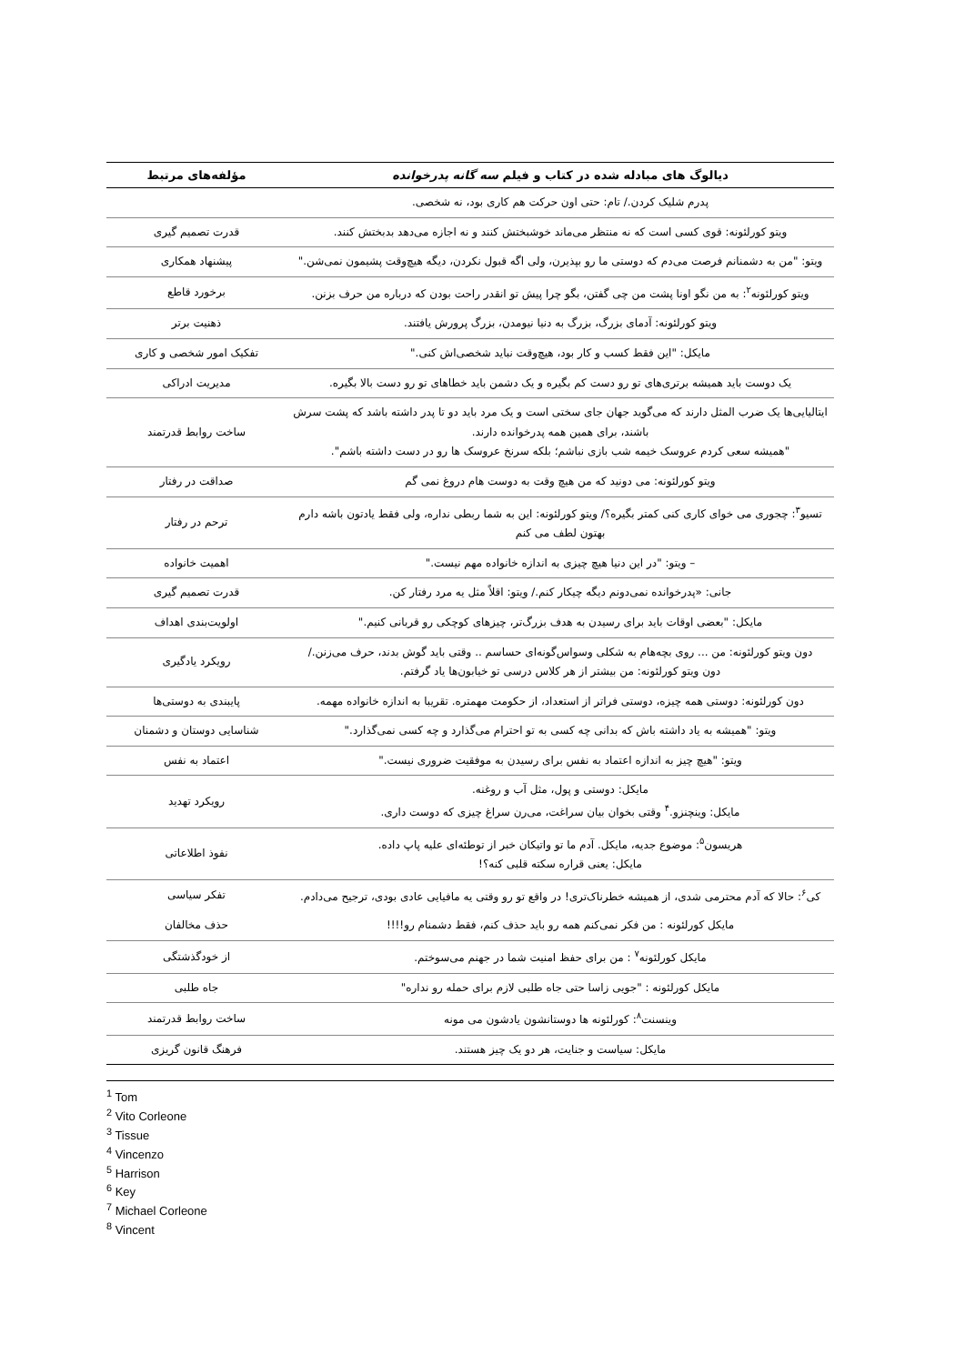| دیالوگ های مبادله شده در کتاب و فیلم سه گانه پدرخوانده | مؤلفه‌های مرتبط |
| --- | --- |
| پدرم شلیک کردن./ تام: حتی اون حرکت هم کاری بود، نه شخصی. | |
| ویتو کورلئونه: قوی کسی است که نه منتظر می‌ماند خوشبختش کنند و نه اجازه می‌دهد بدبختش کنند. | قدرت تصمیم گیری |
| ویتو: "من به دشمنانم فرصت می‌دم که دوستی ما رو بپذیرن، ولی اگه قبول نکردن، دیگه هیچ‌وقت پشیمون نمی‌شن." | پیشنهاد همکاری |
| ویتو کورلئونه<sup>۲</sup>: به من نگو اونا پشت من چی گفتن، بگو چرا پیش تو انقدر راحت بودن که درباره من حرف بزنن. | برخورد قاطع |
| ویتو کورلئونه: آدمای بزرگ، بزرگ به دنیا نیومدن، بزرگ پرورش یافتند. | ذهنیت برتر |
| مایکل: "این فقط کسب و کار بود، هیچ‌وقت نباید شخصی‌اش کنی." | تفکیک امور شخصی و کاری |
| یک دوست باید همیشه برتری‌های تو رو دست کم بگیره و یک دشمن باید خطاهای تو رو دست بالا بگیره. | مدیریت ادراکی |
| ایتالیایی‌ها یک ضرب المثل دارند که می‌گوید جهان جای سختی است و یک مرد باید دو تا پدر داشته باشد که پشت سرش باشند، برای همین همه پدرخوانده دارند. "همیشه سعی کردم عروسک خیمه شب بازی نباشم؛ بلکه سرنخ عروسک ها رو در دست داشته باشم". | ساخت روابط قدرتمند |
| ویتو کورلئونه: می دونید که من هیچ وقت به دوست هام دروغ نمی گم | صداقت در رفتار |
| تسیو<sup>۳</sup>: چجوری می خوای کاری کنی کمتر بگیره؟/ ویتو کورلئونه: این به شما ربطی نداره، ولی فقط یادتون باشه دارم بهتون لطف می کنم | ترحم در رفتار |
| – ویتو: "در این دنیا هیچ چیزی به اندازه خانواده مهم نیست." | اهمیت خانواده |
| جانی: «پدرخوانده نمی‌دونم دیگه چیکار کنم./ ویتو: اقلاً مثل یه مرد رفتار کن. | قدرت تصمیم گیری |
| مایکل: "بعضی اوقات باید برای رسیدن به هدف بزرگ‌تر، چیزهای کوچکی رو قربانی کنیم." | اولویت‌بندی اهداف |
| دون ویتو کورلئونه: من ... روی بچه‌هام به شکلی وسواس‌گونه‌ای حساسم .. وقتی باید گوش بدند، حرف می‌زنن./ دون ویتو کورلئونه: من بیشتر از هر کلاس درسی تو خیابون‌ها یاد گرفتم. | رویکرد یادگیری |
| دون کورلئونه: دوستی همه چیزه، دوستی فراتر از استعداد، از حکومت مهمتره. تقریبا به اندازه خانواده مهمه. | پایبندی به دوستی‌ها |
| ویتو: "همیشه به یاد داشته باش که بدانی چه کسی به تو احترام می‌گذارد و چه کسی نمی‌گذارد." | شناسایی دوستان و دشمنان |
| ویتو: "هیچ چیز به اندازه اعتماد به نفس برای رسیدن به موفقیت ضروری نیست." | اعتماد به نفس |
| مایکل: دوستی و پول، مثل آب و روغنه. مایکل: وینچنزو.<sup>۴</sup> وقتی بخوان بیان سراغت، می‌رن سراغ چیزی که دوست داری. | رویکرد تهدید |
| هریسون<sup>۵</sup>: موضوع جدیه، مایکل. آدم ما تو واتیکان خبر از توطئه‌ای علیه پاپ داده. مایکل: یعنی قراره سکته قلبی کنه؟! | نفوذ اطلاعاتی |
| کی<sup>۶</sup>: حالا که آدم محترمی شدی، از همیشه خطرناک‌تری! در واقع تو رو وقتی یه مافیایی عادی بودی، ترجیح می‌دادم. | تفکر سیاسی |
| مایکل کورلئونه : من فکر نمی‌کنم همه رو باید حذف کنم، فقط دشمنام رو!!!! | حذف مخالفان |
| مایکل کورلئونه<sup>۷</sup> : من برای حفظ امنیت شما در جهنم می‌سوختم. | از خودگذشتگی |
| مایکل کورلئونه : "جویی زاسا حتی جاه طلبی لازم برای حمله رو نداره" | جاه طلبی |
| وینسنت<sup>۸</sup>: کورلئونه ها دوستانشون یادشون می مونه | ساخت روابط قدرتمند |
| مایکل: سیاست و جنایت، هر دو یک چیز هستند. | فرهنگ قانون گریزی |
<sup>1</sup> Tom
<sup>2</sup> Vito Corleone
<sup>3</sup> Tissue
<sup>4</sup> Vincenzo
<sup>5</sup> Harrison
<sup>6</sup> Key
<sup>7</sup> Michael Corleone
<sup>8</sup> Vincent